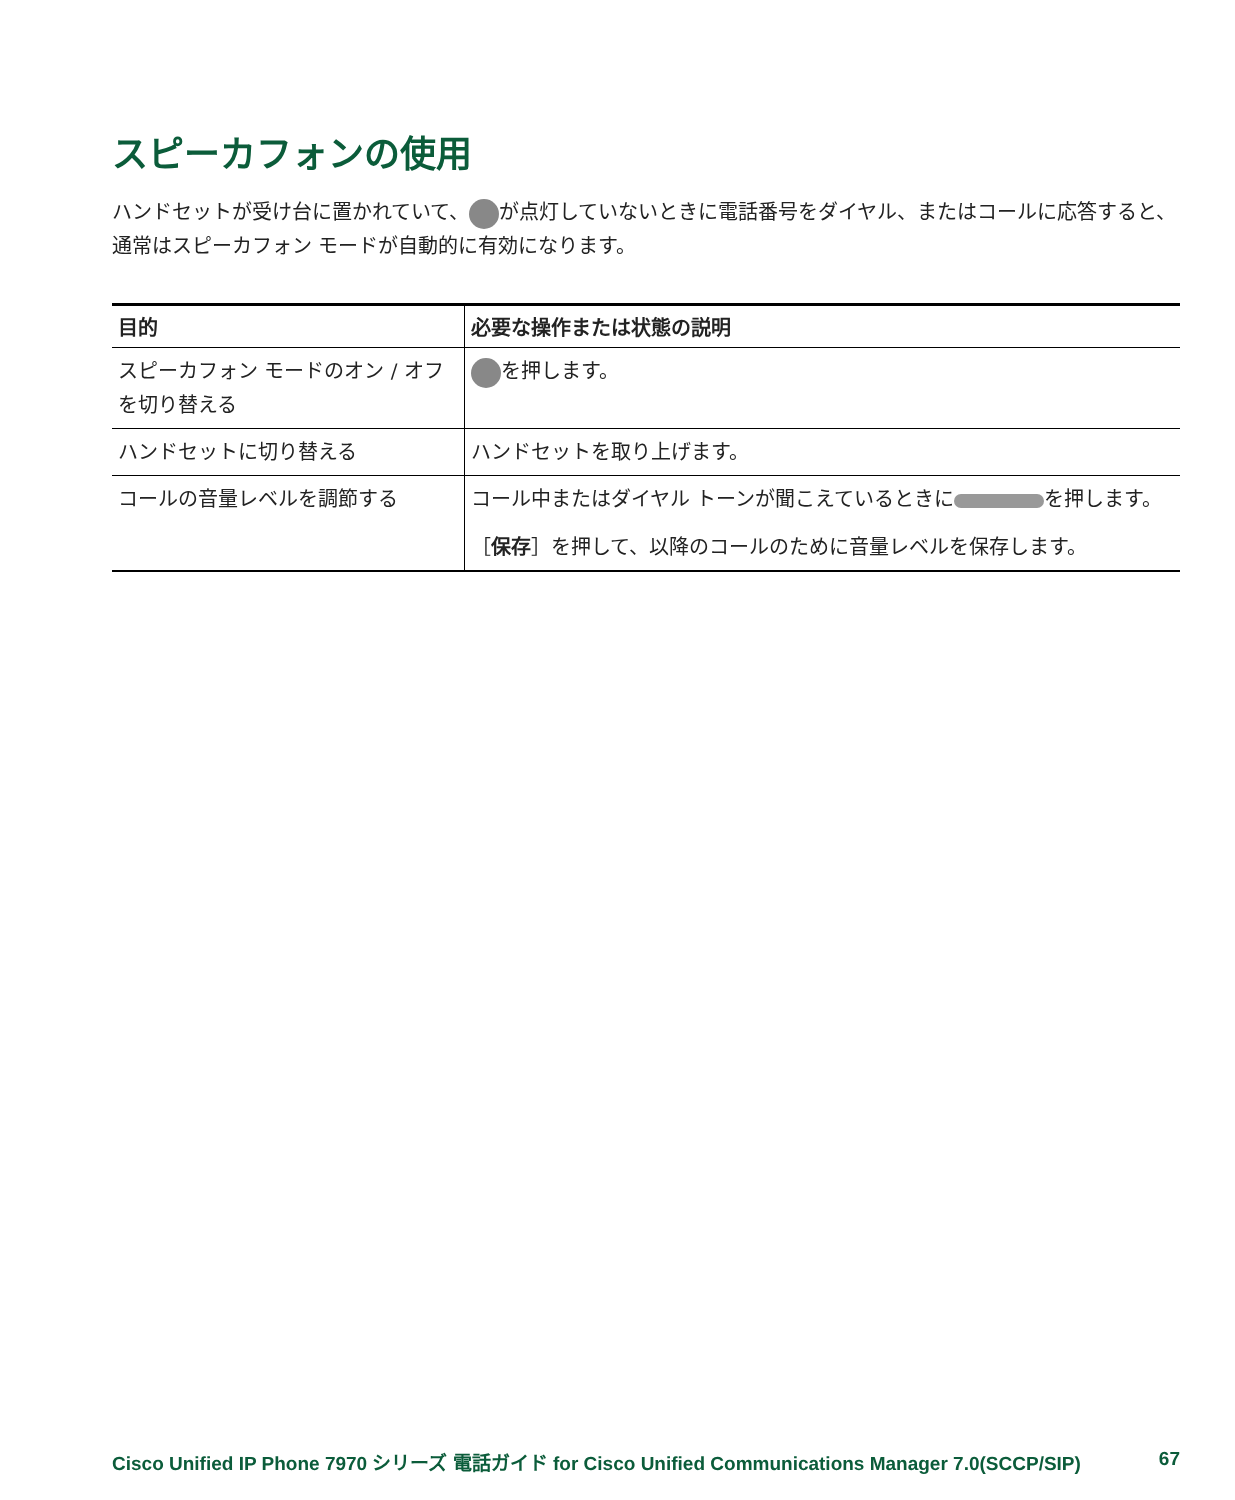スピーカフォンの使用
ハンドセットが受け台に置かれていて、 が点灯していないときに電話番号をダイヤル、またはコールに応答すると、通常はスピーカフォン モードが自動的に有効になります。
| 目的 | 必要な操作または状態の説明 |
| --- | --- |
| スピーカフォン モードのオン / オフを切り替える | を押します。 |
| ハンドセットに切り替える | ハンドセットを取り上げます。 |
| コールの音量レベルを調節する | コール中またはダイヤル トーンが聞こえているときに を押します。 ［ 保存 ］を押して、以降のコールのために音量レベルを保存します。 |
Cisco Unified IP Phone 7970 シリーズ 電話ガイド for Cisco Unified Communications Manager 7.0(SCCP/SIP) 67